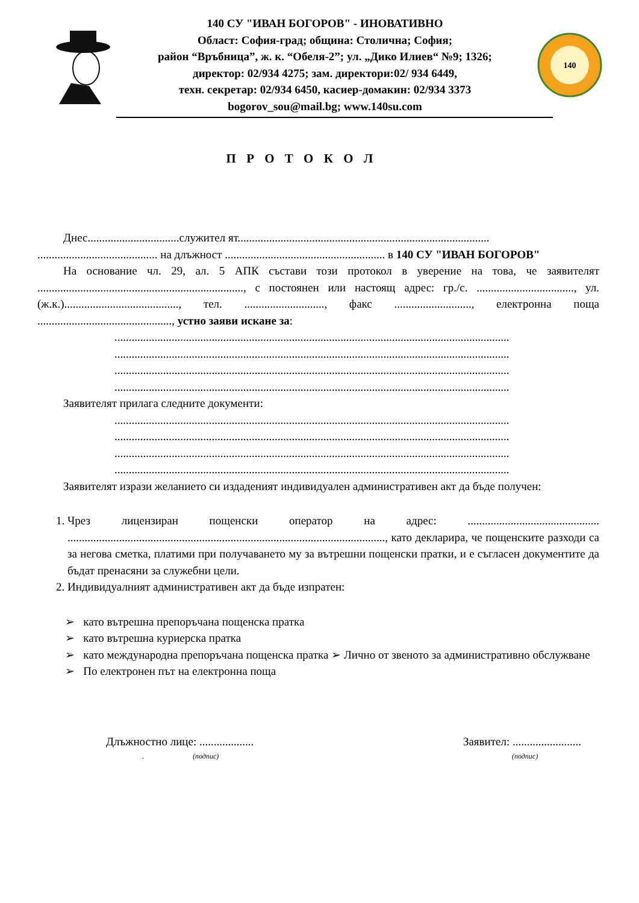140 СУ "ИВАН БОГОРОВ" - ИНОВАТИВНО
Област: София-град; община: Столична; София;
район “Връбница”, ж. к. “Обеля-2”; ул. „Дико Илиев“ №9; 1326;
директор: 02/934 4275; зам. директори:02/ 934 6449,
техн. секретар: 02/934 6450, касиер-домакин: 02/934 3373
bogorov_sou@mail.bg; www.140su.com
140
П Р О Т О К О Л
Днес................................служител ят........................................................................................
.......................................... на длъжност ........................................................ в 140 СУ "ИВАН БОГОРОВ"
На основание чл. 29, ал. 5 АПК състави този протокол в уверение на това, че заявителят ........................................................................, с постоянен или настоящ адрес: гр./с. .................................., ул. (ж.к.)........................................, тел. ............................, факс ..........................., електронна поща ..............................................., устно заяви искане за:
..........................................................................................................................................
..........................................................................................................................................
..........................................................................................................................................
..........................................................................................................................................
Заявителят прилага следните документи:
..........................................................................................................................................
..........................................................................................................................................
..........................................................................................................................................
..........................................................................................................................................
Заявителят изрази желанието си издаденият индивидуален административен акт да бъде получен:
1. Чрез лицензиран пощенски оператор на адрес: .............................................. ..............................................................................................................., като декларира, че пощенските разходи са за негова сметка, платими при получаването му за вътрешни пощенски пратки, и е съгласен документите да бъдат пренасяни за служебни цели.
2. Индивидуалният административен акт да бъде изпратен:
➢ като вътрешна препоръчана пощенска пратка
➢ като вътрешна куриерска пратка
➢ като международна препоръчана пощенска пратка ➢ Лично от звеното за административно обслужване
➢ По електронен път на електронна поща
Длъжностно лице: ...................
. (подпис)
Заявител: ........................
(подпис)